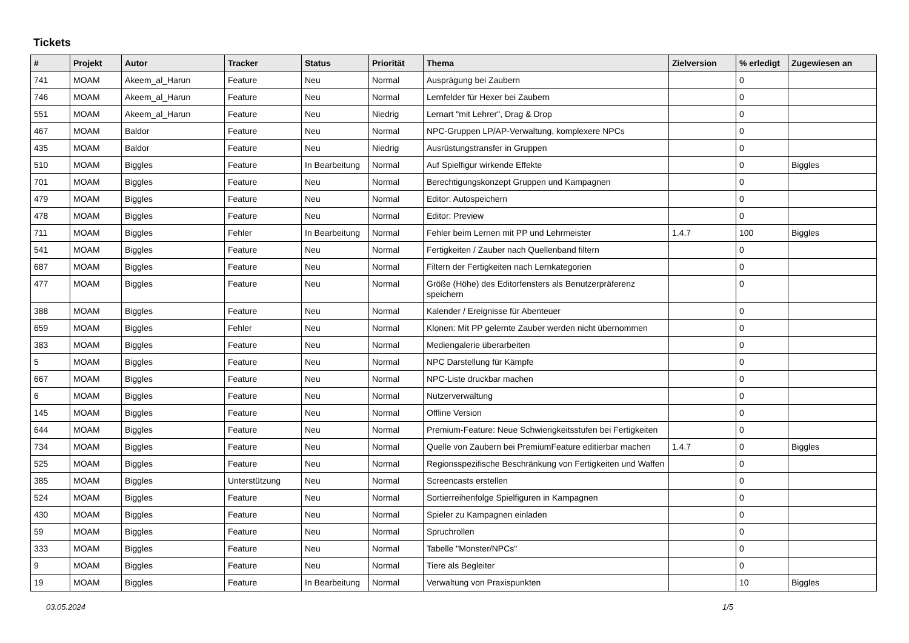Tickets
| # | Projekt | Autor | Tracker | Status | Priorität | Thema | Zielversion | % erledigt | Zugewiesen an |
| --- | --- | --- | --- | --- | --- | --- | --- | --- | --- |
| 741 | MOAM | Akeem_al_Harun | Feature | Neu | Normal | Ausprägung bei Zaubern | | 0 | |
| 746 | MOAM | Akeem_al_Harun | Feature | Neu | Normal | Lernfelder für Hexer bei Zaubern | | 0 | |
| 551 | MOAM | Akeem_al_Harun | Feature | Neu | Niedrig | Lernart "mit Lehrer", Drag & Drop | | 0 | |
| 467 | MOAM | Baldor | Feature | Neu | Normal | NPC-Gruppen LP/AP-Verwaltung, komplexere NPCs | | 0 | |
| 435 | MOAM | Baldor | Feature | Neu | Niedrig | Ausrüstungstransfer in Gruppen | | 0 | |
| 510 | MOAM | Biggles | Feature | In Bearbeitung | Normal | Auf Spielfigur wirkende Effekte | | 0 | Biggles |
| 701 | MOAM | Biggles | Feature | Neu | Normal | Berechtigungskonzept Gruppen und Kampagnen | | 0 | |
| 479 | MOAM | Biggles | Feature | Neu | Normal | Editor: Autospeichern | | 0 | |
| 478 | MOAM | Biggles | Feature | Neu | Normal | Editor: Preview | | 0 | |
| 711 | MOAM | Biggles | Fehler | In Bearbeitung | Normal | Fehler beim Lernen mit PP und Lehrmeister | 1.4.7 | 100 | Biggles |
| 541 | MOAM | Biggles | Feature | Neu | Normal | Fertigkeiten / Zauber nach Quellenband filtern | | 0 | |
| 687 | MOAM | Biggles | Feature | Neu | Normal | Filtern der Fertigkeiten nach Lernkategorien | | 0 | |
| 477 | MOAM | Biggles | Feature | Neu | Normal | Größe (Höhe) des Editorfensters als Benutzerpräferenz speichern | | 0 | |
| 388 | MOAM | Biggles | Feature | Neu | Normal | Kalender / Ereignisse für Abenteuer | | 0 | |
| 659 | MOAM | Biggles | Fehler | Neu | Normal | Klonen: Mit PP gelernte Zauber werden nicht übernommen | | 0 | |
| 383 | MOAM | Biggles | Feature | Neu | Normal | Mediengalerie überarbeiten | | 0 | |
| 5 | MOAM | Biggles | Feature | Neu | Normal | NPC Darstellung für Kämpfe | | 0 | |
| 667 | MOAM | Biggles | Feature | Neu | Normal | NPC-Liste druckbar machen | | 0 | |
| 6 | MOAM | Biggles | Feature | Neu | Normal | Nutzerverwaltung | | 0 | |
| 145 | MOAM | Biggles | Feature | Neu | Normal | Offline Version | | 0 | |
| 644 | MOAM | Biggles | Feature | Neu | Normal | Premium-Feature: Neue Schwierigkeitsstufen bei Fertigkeiten | | 0 | |
| 734 | MOAM | Biggles | Feature | Neu | Normal | Quelle von Zaubern bei PremiumFeature editierbar machen | 1.4.7 | 0 | Biggles |
| 525 | MOAM | Biggles | Feature | Neu | Normal | Regionsspezifische Beschränkung von Fertigkeiten und Waffen | | 0 | |
| 385 | MOAM | Biggles | Unterstützung | Neu | Normal | Screencasts erstellen | | 0 | |
| 524 | MOAM | Biggles | Feature | Neu | Normal | Sortierreihenfolge Spielfiguren in Kampagnen | | 0 | |
| 430 | MOAM | Biggles | Feature | Neu | Normal | Spieler zu Kampagnen einladen | | 0 | |
| 59 | MOAM | Biggles | Feature | Neu | Normal | Spruchrollen | | 0 | |
| 333 | MOAM | Biggles | Feature | Neu | Normal | Tabelle "Monster/NPCs" | | 0 | |
| 9 | MOAM | Biggles | Feature | Neu | Normal | Tiere als Begleiter | | 0 | |
| 19 | MOAM | Biggles | Feature | In Bearbeitung | Normal | Verwaltung von Praxispunkten | | 10 | Biggles |
03.05.2024 1/5